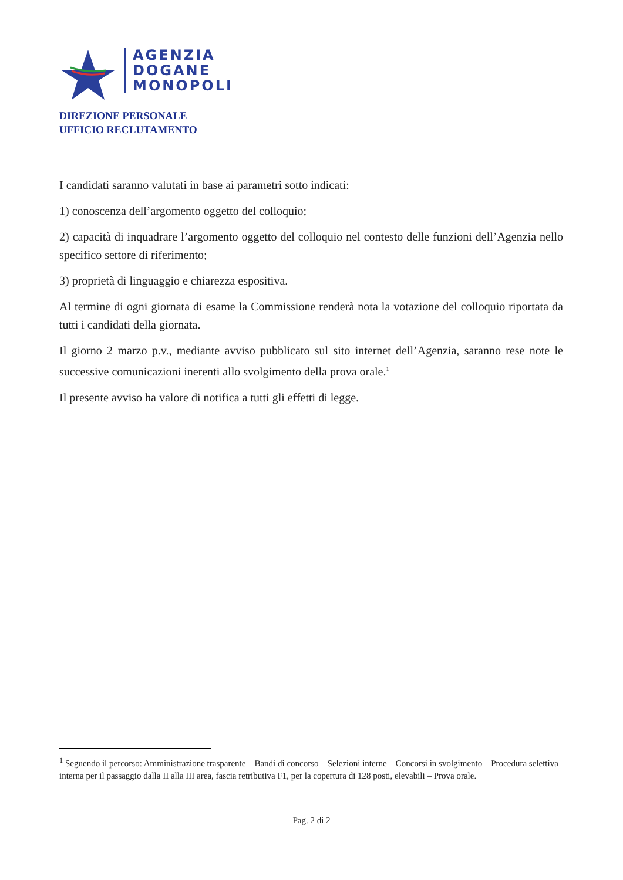AGENZIA
DOGANE
MONOPOLI
DIREZIONE PERSONALE
UFFICIO RECLUTAMENTO
I candidati saranno valutati in base ai parametri sotto indicati:
1) conoscenza dell’argomento oggetto del colloquio;
2) capacità di inquadrare l’argomento oggetto del colloquio nel contesto delle funzioni dell’Agenzia nello specifico settore di riferimento;
3) proprietà di linguaggio e chiarezza espositiva.
Al termine di ogni giornata di esame la Commissione renderà nota la votazione del colloquio riportata da tutti i candidati della giornata.
Il giorno 2 marzo p.v., mediante avviso pubblicato sul sito internet dell’Agenzia, saranno rese note le successive comunicazioni inerenti allo svolgimento della prova orale.<sup>1</sup>
Il presente avviso ha valore di notifica a tutti gli effetti di legge.
<sup>1</sup> Seguendo il percorso: Amministrazione trasparente – Bandi di concorso – Selezioni interne – Concorsi in svolgimento – Procedura selettiva interna per il passaggio dalla II alla III area, fascia retributiva F1, per la copertura di 128 posti, elevabili – Prova orale.
Pag. 2 di 2